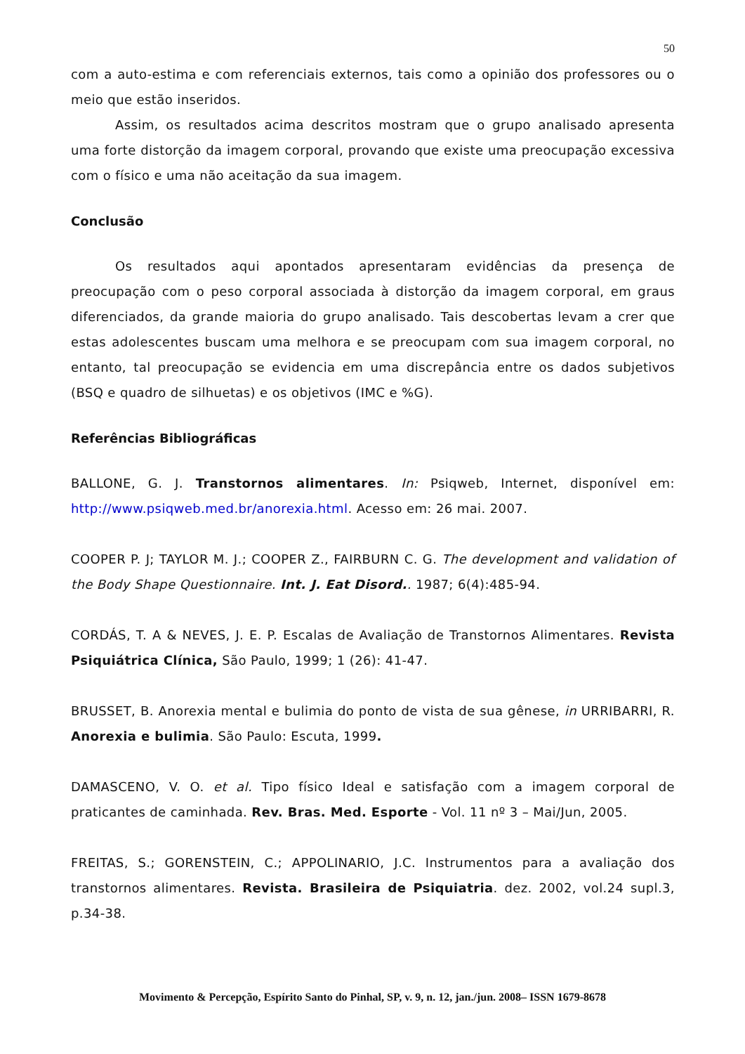50
com a auto-estima e com referenciais externos, tais como a opinião dos professores ou o meio que estão inseridos.
Assim, os resultados acima descritos mostram que o grupo analisado apresenta uma forte distorção da imagem corporal, provando que existe uma preocupação excessiva com o físico e uma não aceitação da sua imagem.
Conclusão
Os resultados aqui apontados apresentaram evidências da presença de preocupação com o peso corporal associada à distorção da imagem corporal, em graus diferenciados, da grande maioria do grupo analisado. Tais descobertas levam a crer que estas adolescentes buscam uma melhora e se preocupam com sua imagem corporal, no entanto, tal preocupação se evidencia em uma discrepância entre os dados subjetivos (BSQ e quadro de silhuetas) e os objetivos (IMC e %G).
Referências Bibliográficas
BALLONE, G. J. Transtornos alimentares. In: Psiqweb, Internet, disponível em: http://www.psiqweb.med.br/anorexia.html. Acesso em: 26 mai. 2007.
COOPER P. J; TAYLOR M. J.; COOPER Z., FAIRBURN C. G. The development and validation of the Body Shape Questionnaire. Int. J. Eat Disord.. 1987; 6(4):485-94.
CORDÁS, T. A & NEVES, J. E. P. Escalas de Avaliação de Transtornos Alimentares. Revista Psiquiátrica Clínica, São Paulo, 1999; 1 (26): 41-47.
BRUSSET, B. Anorexia mental e bulimia do ponto de vista de sua gênese, in URRIBARRI, R. Anorexia e bulimia. São Paulo: Escuta, 1999.
DAMASCENO, V. O. et al. Tipo físico Ideal e satisfação com a imagem corporal de praticantes de caminhada. Rev. Bras. Med. Esporte - Vol. 11 nº 3 – Mai/Jun, 2005.
FREITAS, S.; GORENSTEIN, C.; APPOLINARIO, J.C. Instrumentos para a avaliação dos transtornos alimentares. Revista. Brasileira de Psiquiatria. dez. 2002, vol.24 supl.3, p.34-38.
Movimento & Percepção, Espírito Santo do Pinhal, SP, v. 9, n. 12, jan./jun. 2008– ISSN 1679-8678